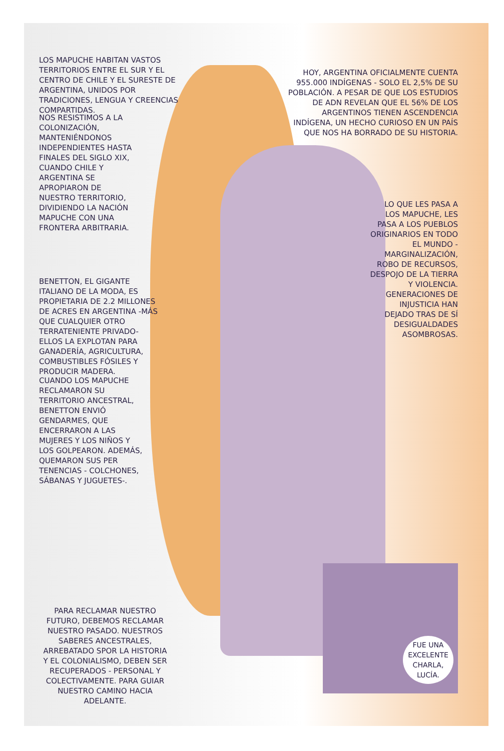LOS MAPUCHE HABITAN VASTOS TERRITORIOS ENTRE EL SUR Y EL CENTRO DE CHILE Y EL SURESTE DE ARGENTINA, UNIDOS POR TRADICIONES, LENGUA Y CREENCIAS COMPARTIDAS.
HOY, ARGENTINA OFICIALMENTE CUENTA 955.000 INDÍGENAS - SOLO EL 2,5% DE SU POBLACIÓN. A PESAR DE QUE LOS ESTUDIOS DE ADN REVELAN QUE EL 56% DE LOS ARGENTINOS TIENEN ASCENDENCIA INDÍGENA, UN HECHO CURIOSO EN UN PAÍS QUE NOS HA BORRADO DE SU HISTORIA.
NOS RESISTIMOS A LA COLONIZACIÓN, MANTENIÉNDONOS INDEPENDIENTES HASTA FINALES DEL SIGLO XIX, CUANDO CHILE Y ARGENTINA SE APROPIARON DE NUESTRO TERRITORIO, DIVIDIENDO LA NACIÓN MAPUCHE CON UNA FRONTERA ARBITRARIA.
LO QUE LES PASA A LOS MAPUCHE, LES PASA A LOS PUEBLOS ORIGINARIOS EN TODO EL MUNDO -MARGINALIZACIÓN, ROBO DE RECURSOS, DESPOJO DE LA TIERRA Y VIOLENCIA. GENERACIONES DE INJUSTICIA HAN DEJADO TRAS DE SÍ DESIGUALDADES ASOMBROSAS.
BENETTON, EL GIGANTE ITALIANO DE LA MODA, ES PROPIETARIA DE 2.2 MILLONES DE ACRES EN ARGENTINA -MÁS QUE CUALQUIER OTRO TERRATENIENTE PRIVADO- ELLOS LA EXPLOTAN PARA GANADERÍA, AGRICULTURA, COMBUSTIBLES FÓSILES Y PRODUCIR MADERA.
CUANDO LOS MAPUCHE RECLAMARON SU TERRITORIO ANCESTRAL, BENETTON ENVIÓ GENDARMES, QUE ENCERRARON A LAS MUJERES Y LOS NIÑOS Y LOS GOLPEARON. ADEMÁS, QUEMARON SUS PER TENENCIAS - COLCHONES, SÁBANAS Y JUGUETES-.
PARA RECLAMAR NUESTRO FUTURO, DEBEMOS RECLAMAR NUESTRO PASADO. NUESTROS SABERES ANCESTRALES, ARREBATADO SPOR LA HISTORIA Y EL COLONIALISMO, DEBEN SER RECUPERADOS - PERSONAL Y COLECTIVAMENTE. PARA GUIAR NUESTRO CAMINO HACIA ADELANTE.
FUE UNA EXCELENTE CHARLA, LUCÍA.